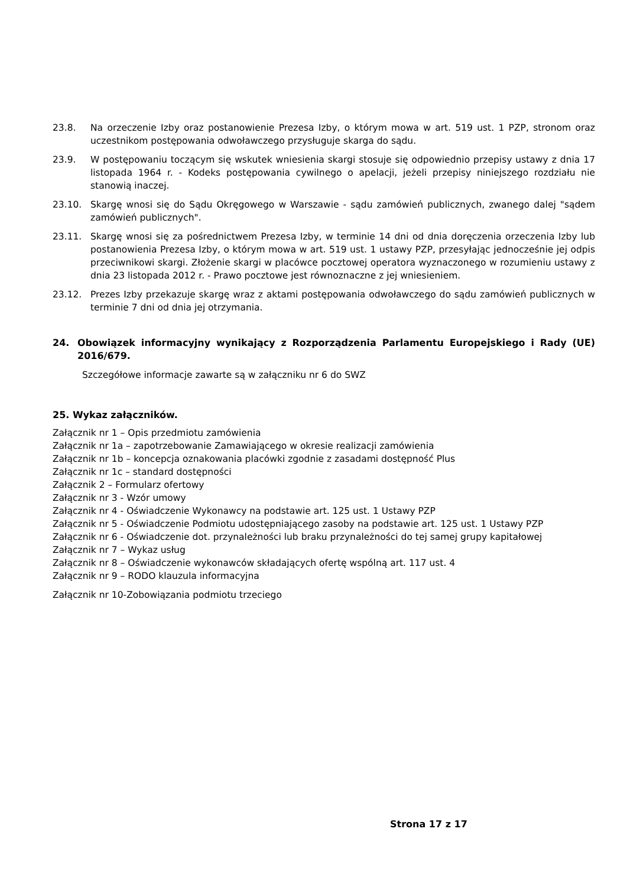23.8. Na orzeczenie Izby oraz postanowienie Prezesa Izby, o którym mowa w art. 519 ust. 1 PZP, stronom oraz uczestnikom postępowania odwoławczego przysługuje skarga do sądu.
23.9. W postępowaniu toczącym się wskutek wniesienia skargi stosuje się odpowiednio przepisy ustawy z dnia 17 listopada 1964 r. - Kodeks postępowania cywilnego o apelacji, jeżeli przepisy niniejszego rozdziału nie stanowią inaczej.
23.10. Skargę wnosi się do Sądu Okręgowego w Warszawie - sądu zamówień publicznych, zwanego dalej "sądem zamówień publicznych".
23.11. Skargę wnosi się za pośrednictwem Prezesa Izby, w terminie 14 dni od dnia doręczenia orzeczenia Izby lub postanowienia Prezesa Izby, o którym mowa w art. 519 ust. 1 ustawy PZP, przesyłając jednocześnie jej odpis przeciwnikowi skargi. Złożenie skargi w placówce pocztowej operatora wyznaczonego w rozumieniu ustawy z dnia 23 listopada 2012 r. - Prawo pocztowe jest równoznaczne z jej wniesieniem.
23.12. Prezes Izby przekazuje skargę wraz z aktami postępowania odwoławczego do sądu zamówień publicznych w terminie 7 dni od dnia jej otrzymania.
24. Obowiązek informacyjny wynikający z Rozporządzenia Parlamentu Europejskiego i Rady (UE) 2016/679.
Szczegółowe informacje zawarte są w załączniku nr 6 do SWZ
25. Wykaz załączników.
Załącznik nr 1 – Opis przedmiotu zamówienia
Załącznik nr 1a – zapotrzebowanie Zamawiającego w okresie realizacji zamówienia
Załącznik nr 1b – koncepcja oznakowania placówki zgodnie z zasadami dostępność Plus
Załącznik nr 1c – standard dostępności
Załącznik 2 – Formularz ofertowy
Załącznik nr 3 - Wzór umowy
Załącznik nr 4 - Oświadczenie Wykonawcy na podstawie art. 125 ust. 1 Ustawy PZP
Załącznik nr 5 - Oświadczenie Podmiotu udostępniającego zasoby na podstawie art. 125 ust. 1 Ustawy PZP
Załącznik nr 6 - Oświadczenie dot. przynależności lub braku przynależności do tej samej grupy kapitałowej
Załącznik nr 7 – Wykaz usług
Załącznik nr 8 – Oświadczenie wykonawców składających ofertę wspólną art. 117 ust. 4
Załącznik nr 9 – RODO klauzula informacyjna
Załącznik nr 10-Zobowiązania podmiotu trzeciego
Strona 17 z 17